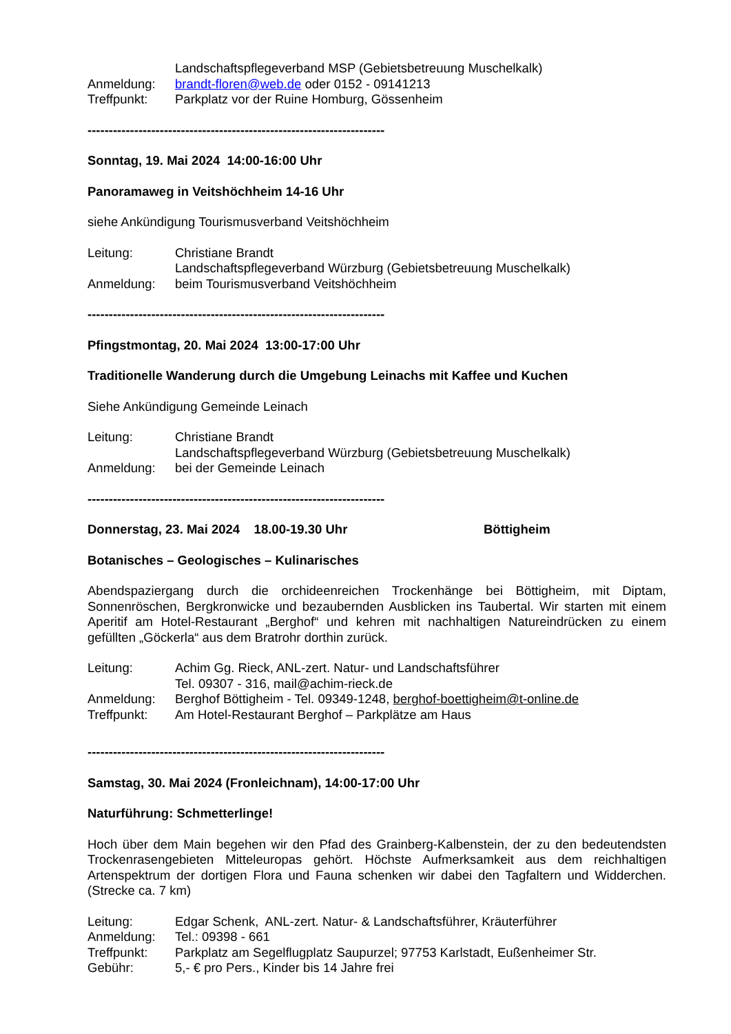Landschaftspflegeverband MSP (Gebietsbetreuung Muschelkalk)
Anmeldung: brandt-floren@web.de oder 0152 - 09141213
Treffpunkt: Parkplatz vor der Ruine Homburg, Gössenheim
----------------------------------------------------------------------
Sonntag, 19. Mai 2024 14:00-16:00 Uhr
Panoramaweg in Veitshöchheim 14-16 Uhr
siehe Ankündigung Tourismusverband Veitshöchheim
Leitung: Christiane Brandt
Landschaftspflegeverband Würzburg (Gebietsbetreuung Muschelkalk)
Anmeldung: beim Tourismusverband Veitshöchheim
----------------------------------------------------------------------
Pfingstmontag, 20. Mai 2024 13:00-17:00 Uhr
Traditionelle Wanderung durch die Umgebung Leinachs mit Kaffee und Kuchen
Siehe Ankündigung Gemeinde Leinach
Leitung: Christiane Brandt
Landschaftspflegeverband Würzburg (Gebietsbetreuung Muschelkalk)
Anmeldung: bei der Gemeinde Leinach
----------------------------------------------------------------------
Donnerstag, 23. Mai 2024 18.00-19.30 Uhr Böttigheim
Botanisches – Geologisches – Kulinarisches
Abendspaziergang durch die orchideenreichen Trockenhänge bei Böttigheim, mit Diptam, Sonnenröschen, Bergkronwicke und bezaubernden Ausblicken ins Taubertal. Wir starten mit einem Aperitif am Hotel-Restaurant „Berghof“ und kehren mit nachhaltigen Natureindrücken zu einem gefüllten „Göckerla“ aus dem Bratrohr dorthin zurück.
Leitung: Achim Gg. Rieck, ANL-zert. Natur- und Landschaftsführer
Tel. 09307 - 316, mail@achim-rieck.de
Anmeldung: Berghof Böttigheim - Tel. 09349-1248, berghof-boettigheim@t-online.de
Treffpunkt: Am Hotel-Restaurant Berghof – Parkplätze am Haus
----------------------------------------------------------------------
Samstag, 30. Mai 2024 (Fronleichnam), 14:00-17:00 Uhr
Naturführung: Schmetterlinge!
Hoch über dem Main begehen wir den Pfad des Grainberg-Kalbenstein, der zu den bedeutendsten Trockenrasengebieten Mitteleuropas gehört. Höchste Aufmerksamkeit aus dem reichhaltigen Artenspektrum der dortigen Flora und Fauna schenken wir dabei den Tagfaltern und Widderchen. (Strecke ca. 7 km)
Leitung: Edgar Schenk, ANL-zert. Natur- & Landschaftsführer, Kräuterführer
Anmeldung: Tel.: 09398 - 661
Treffpunkt: Parkplatz am Segelflugplatz Saupurzel; 97753 Karlstadt, Eußenheimer Str.
Gebühr: 5,- € pro Pers., Kinder bis 14 Jahre frei